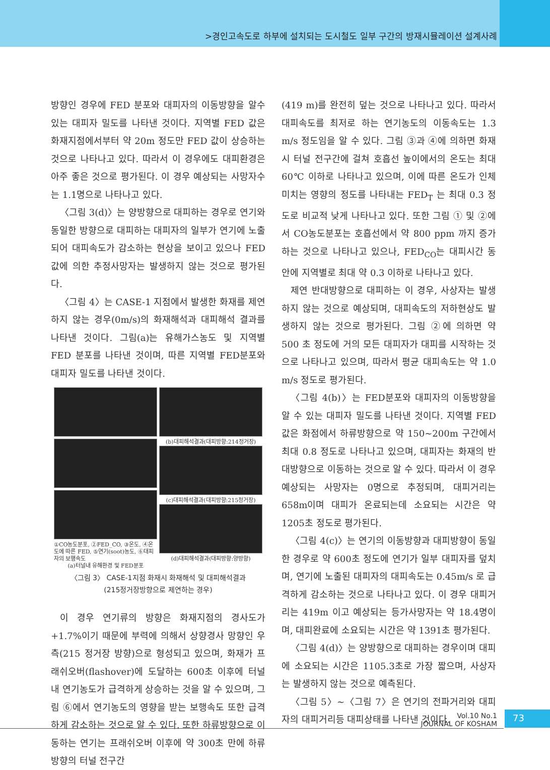>경인고속도로 하부에 설치되는 도시철도 일부 구간의 방재시뮬레이션 설계사례
방향인 경우에 FED 분포와 대피자의 이동방향을 알수있는 대피자 밀도를 나타낸 것이다. 지역별 FED 값은 화재지점에서부터 약 20m 정도만 FED 값이 상승하는 것으로 나타나고 있다. 따라서 이 경우에도 대피환경은 아주 좋은 것으로 평가된다. 이 경우 예상되는 사망자수는 1.1명으로 나타나고 있다.
〈그림 3(d)〉는 양방향으로 대피하는 경우로 연기와 동일한 방향으로 대피하는 대피자의 일부가 연기에 노출되어 대피속도가 감소하는 현상을 보이고 있으나 FED 값에 의한 추정사망자는 발생하지 않는 것으로 평가된다.
〈그림 4〉는 CASE-1 지점에서 발생한 화재를 제연하지 않는 경우(0m/s)의 화재해석과 대피해석 결과를 나타낸 것이다. 그림(a)는 유해가스농도 및 지역별 FED 분포를 나타낸 것이며, 따른 지역별 FED분포와 대피자 밀도를 나타낸 것이다.
①CO농도분포, ②FED_CO, ③온도, ④온도에 따른 FED, ⑤연기(soot)농도, ⑥대피자의 보행속도
(a)터널내 유해환경 및 FED분포
(b)대피해석결과(대피방향:214정거장)
(c)대피해석결과(대피방향:215정거장)
(d)대피해석결과(대피방향:양방향)
〈그림 3〉 CASE-1지점 화재시 화재해석 및 대피해석결과
(215정거장방향으로 제연하는 경우)
이 경우 연기류의 방향은 화재지점의 경사도가 +1.7%이기 때문에 부력에 의해서 상향경사 망향인 우측(215 정거장 방향)으로 형성되고 있으며, 화재가 프래쉬오버(flashover)에 도달하는 600초 이후에 터널내 연기농도가 급격하게 상승하는 것을 알 수 있으며, 그림 ⑥에서 연기농도의 영향을 받는 보행속도 또한 급격하게 감소하는 것으로 알 수 있다. 또한 하류방향으로 이동하는 연기는 프래쉬오버 이후에 약 300초 만에 하류방향의 터널 전구간
(419 m)를 완전히 덮는 것으로 나타나고 있다. 따라서 대피속도를 최저로 하는 연기농도의 이동속도는 1.3 m/s 정도임을 알 수 있다. 그림 ③과 ④에 의하면 화재시 터널 전구간에 걸쳐 호흡선 높이에서의 온도는 최대 60℃ 이하로 나타나고 있으며, 이에 따른 온도가 인체 미치는 영향의 정도를 나타내는 FED<sub>T</sub> 는 최대 0.3 정도로 비교적 낮게 나타나고 있다. 또한 그림 ① 및 ②에서 CO농도분포는 호흡선에서 약 800 ppm 까지 증가하는 것으로 나타나고 있으나, FED<sub>CO</sub>는 대피시간 동안에 지역별로 최대 약 0.3 이하로 나타나고 있다.
제연 반대방향으로 대피하는 이 경우, 사상자는 발생하지 않는 것으로 예상되며, 대피속도의 저하현상도 발생하지 않는 것으로 평가된다. 그림 ②에 의하면 약 500 초 정도에 거의 모든 대피자가 대피를 시작하는 것으로 나타나고 있으며, 따라서 평균 대피속도는 약 1.0 m/s 정도로 평가된다.
〈그림 4(b)〉는 FED분포와 대피자의 이동방향을 알 수 있는 대피자 밀도를 나타낸 것이다. 지역별 FED값은 화점에서 하류방향으로 약 150~200m 구간에서 최대 0.8 정도로 나타나고 있으며, 대피자는 화재의 반대방향으로 이동하는 것으로 알 수 있다. 따라서 이 경우 예상되는 사망자는 0명으로 추정되며, 대피거리는 658m이며 대피가 온료되는데 소요되는 시간은 약 1205초 정도로 평가된다.
〈그림 4(c)〉는 연기의 이동방향과 대피방향이 동일한 경우로 약 600초 정도에 연기가 일부 대피자를 덮치며, 연기에 노출된 대피자의 대피속도는 0.45m/s 로 급격하게 감소하는 것으로 나타나고 있다. 이 경우 대피거리는 419m 이고 예상되는 등가사망자는 약 18.4명이며, 대피완료에 소요되는 시간은 약 1391초 평가된다.
〈그림 4(d)〉는 양방향으로 대피하는 경우이며 대피에 소요되는 시간은 1105.3초로 가장 짧으며, 사상자는 발생하지 않는 것으로 예측된다.
〈그림 5〉~〈그림 7〉은 연기의 전파거리와 대피자의 대피거리등 대피상태를 나타낸 것이다.
Vol.10 No.1
JOURNAL OF KOSHAM
73